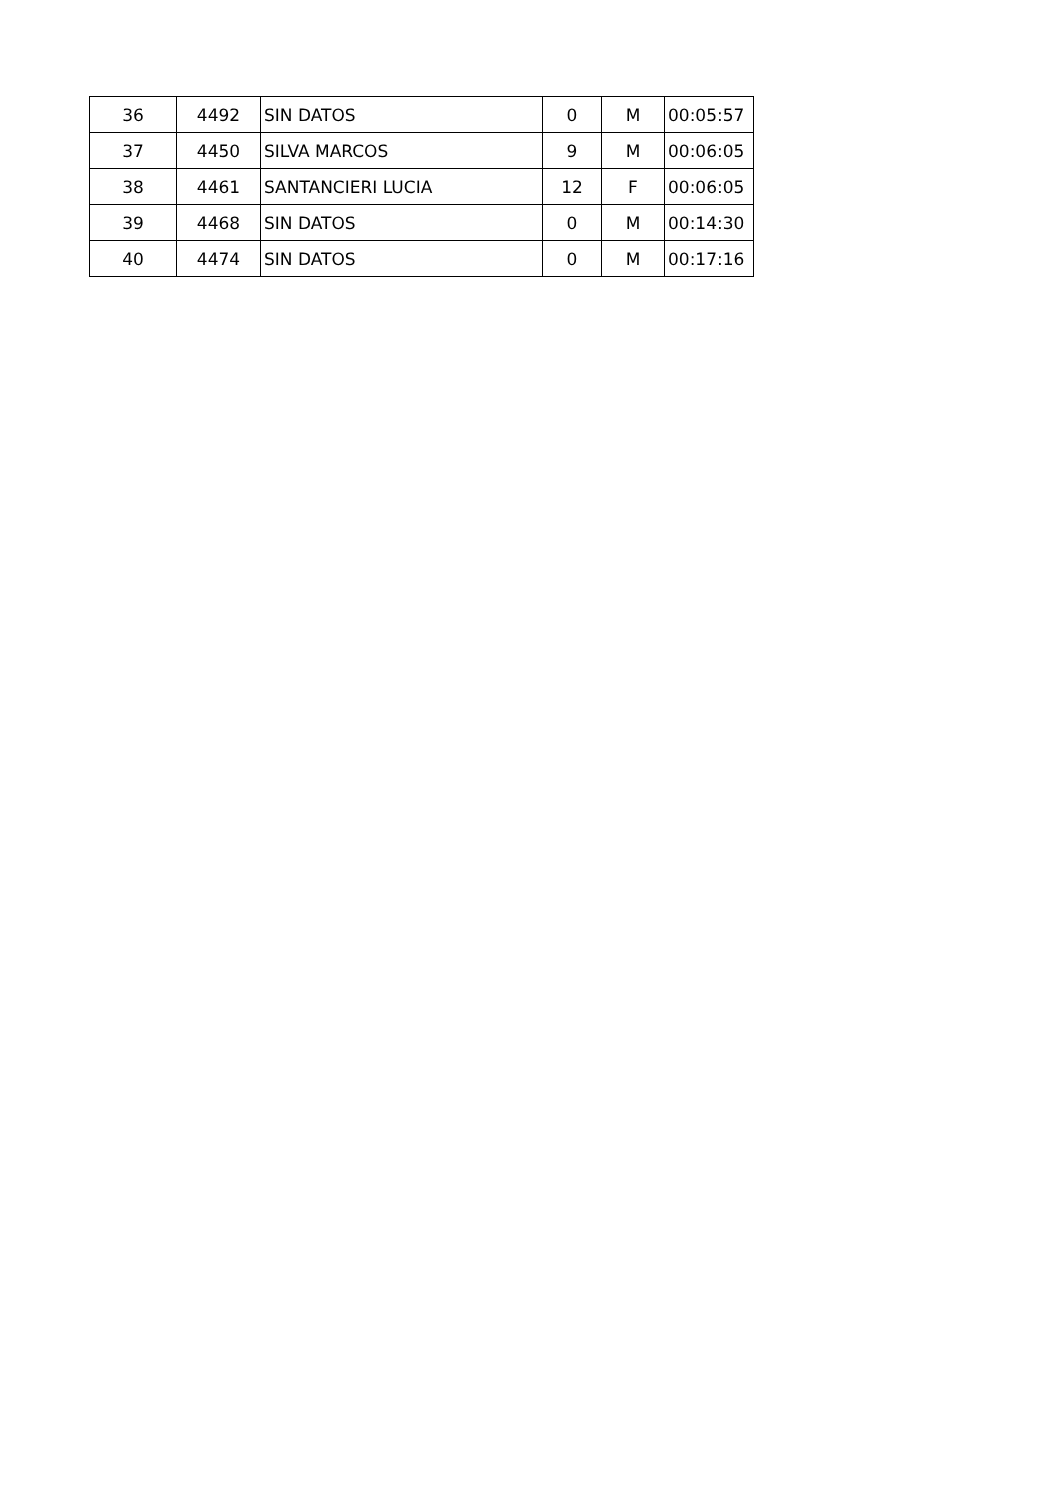| 36 | 4492 | SIN DATOS | 0 | M | 00:05:57 |
| 37 | 4450 | SILVA MARCOS | 9 | M | 00:06:05 |
| 38 | 4461 | SANTANCIERI LUCIA | 12 | F | 00:06:05 |
| 39 | 4468 | SIN DATOS | 0 | M | 00:14:30 |
| 40 | 4474 | SIN DATOS | 0 | M | 00:17:16 |